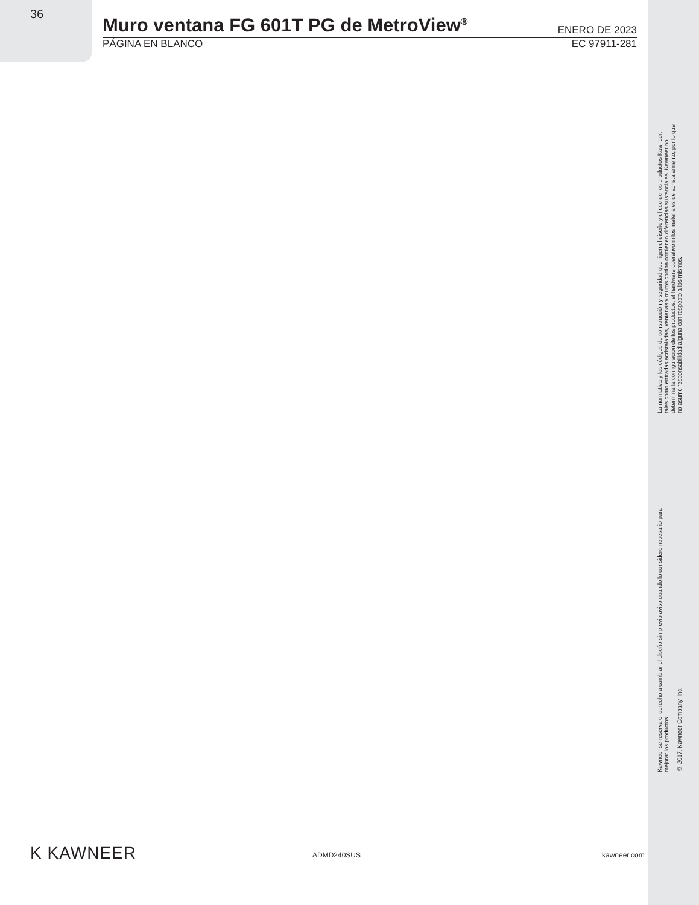36
Muro ventana FG 601T PG de MetroView<sup>®</sup>
ENERO DE 2023
PÁGINA EN BLANCO EC 97911-281
La normativa y los códigos de construcción y seguridad que rigen el diseño y el uso de los productos Kawneer, tales como entradas acristaladas, ventanas y muros cortina contienen diferencias sustanciales. Kawneer no determina la configuración de los productos, el hardware operativo ni los materiales de acristalamiento, por lo que no asume responsabilidad alguna con respecto a los mismos.
Kawneer se reserva el derecho a cambiar el diseño sin previo aviso cuando lo considere necesario para mejorar los productos.
© 2017, Kawneer Company, Inc.
K KAWNEER ADMD240SUS kawneer.com